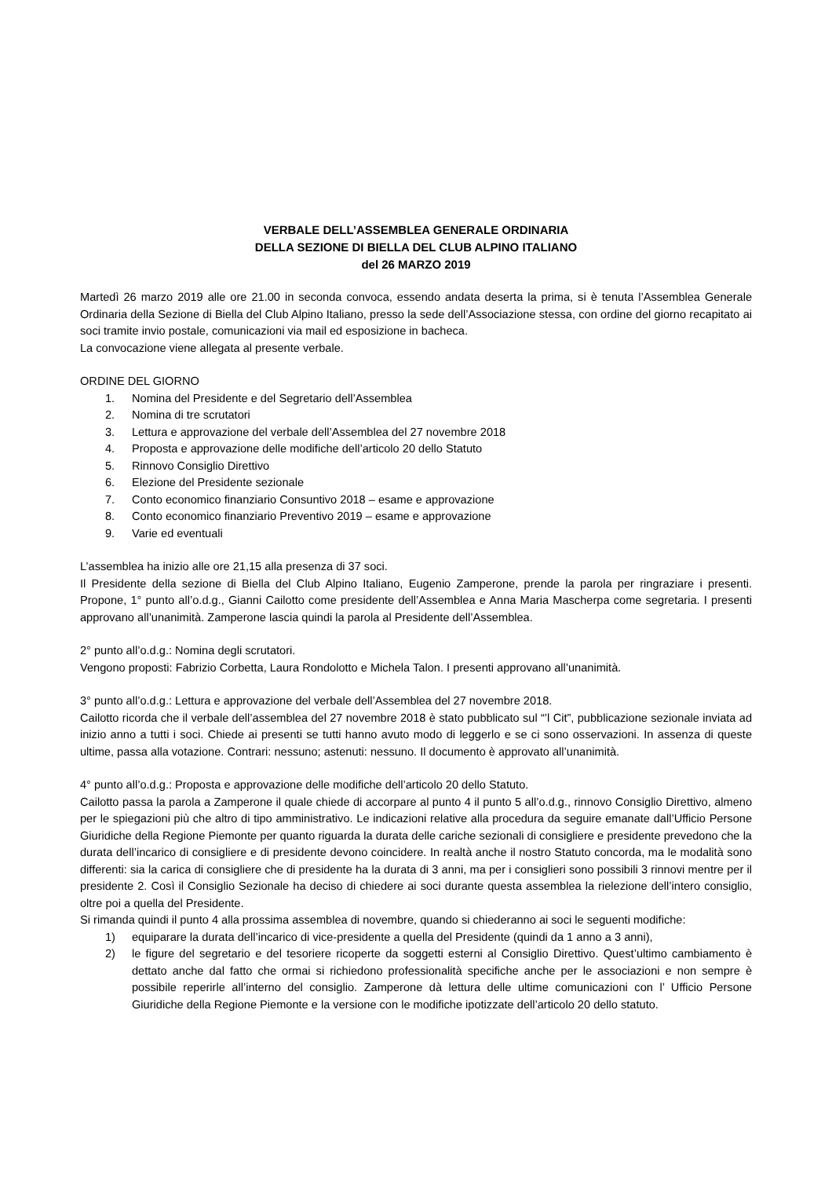VERBALE DELL’ASSEMBLEA GENERALE ORDINARIA
DELLA SEZIONE DI BIELLA DEL CLUB ALPINO ITALIANO
del 26 MARZO 2019
Martedì 26 marzo 2019 alle ore 21.00 in seconda convoca, essendo andata deserta la prima, si è tenuta l’Assemblea Generale Ordinaria della Sezione di Biella del Club Alpino Italiano, presso la sede dell’Associazione stessa, con ordine del giorno recapitato ai soci tramite invio postale, comunicazioni via mail ed esposizione in bacheca.
La convocazione viene allegata al presente verbale.
ORDINE DEL GIORNO
1. Nomina del Presidente e del Segretario dell’Assemblea
2. Nomina di tre scrutatori
3. Lettura e approvazione del verbale dell’Assemblea del 27 novembre 2018
4. Proposta e approvazione delle modifiche dell’articolo 20 dello Statuto
5. Rinnovo Consiglio Direttivo
6. Elezione del Presidente sezionale
7. Conto economico finanziario Consuntivo 2018 – esame e approvazione
8. Conto economico finanziario Preventivo 2019 – esame e approvazione
9. Varie ed eventuali
L’assemblea ha inizio alle ore 21,15 alla presenza di 37 soci.
Il Presidente della sezione di Biella del Club Alpino Italiano, Eugenio Zamperone, prende la parola per ringraziare i presenti. Propone, 1° punto all’o.d.g., Gianni Cailotto come presidente dell’Assemblea e Anna Maria Mascherpa come segretaria. I presenti approvano all’unanimità. Zamperone lascia quindi la parola al Presidente dell’Assemblea.
2° punto all’o.d.g.: Nomina degli scrutatori.
Vengono proposti: Fabrizio Corbetta, Laura Rondolotto e Michela Talon. I presenti approvano all’unanimità.
3° punto all’o.d.g.: Lettura e approvazione del verbale dell’Assemblea del 27 novembre 2018.
Cailotto ricorda che il verbale dell’assemblea del 27 novembre 2018 è stato pubblicato sul “’l Cit”, pubblicazione sezionale inviata ad inizio anno a tutti i soci. Chiede ai presenti se tutti hanno avuto modo di leggerlo e se ci sono osservazioni. In assenza di queste ultime, passa alla votazione. Contrari: nessuno; astenuti: nessuno. Il documento è approvato all’unanimità.
4° punto all’o.d.g.: Proposta e approvazione delle modifiche dell’articolo 20 dello Statuto.
Cailotto passa la parola a Zamperone il quale chiede di accorpare al punto 4 il punto 5 all’o.d.g., rinnovo Consiglio Direttivo, almeno per le spiegazioni più che altro di tipo amministrativo. Le indicazioni relative alla procedura da seguire emanate dall’Ufficio Persone Giuridiche della Regione Piemonte per quanto riguarda la durata delle cariche sezionali di consigliere e presidente prevedono che la durata dell’incarico di consigliere e di presidente devono coincidere. In realtà anche il nostro Statuto concorda, ma le modalità sono differenti: sia la carica di consigliere che di presidente ha la durata di 3 anni, ma per i consiglieri sono possibili 3 rinnovi mentre per il presidente 2. Così il Consiglio Sezionale ha deciso di chiedere ai soci durante questa assemblea la rielezione dell’intero consiglio, oltre poi a quella del Presidente.
Si rimanda quindi il punto 4 alla prossima assemblea di novembre, quando si chiederanno ai soci le seguenti modifiche:
1) equiparare la durata dell’incarico di vice-presidente a quella del Presidente (quindi da 1 anno a 3 anni),
2) le figure del segretario e del tesoriere ricoperte da soggetti esterni al Consiglio Direttivo. Quest’ultimo cambiamento è dettato anche dal fatto che ormai si richiedono professionalità specifiche anche per le associazioni e non sempre è possibile reperirle all’interno del consiglio. Zamperone dà lettura delle ultime comunicazioni con l’ Ufficio Persone Giuridiche della Regione Piemonte e la versione con le modifiche ipotizzate dell’articolo 20 dello statuto.